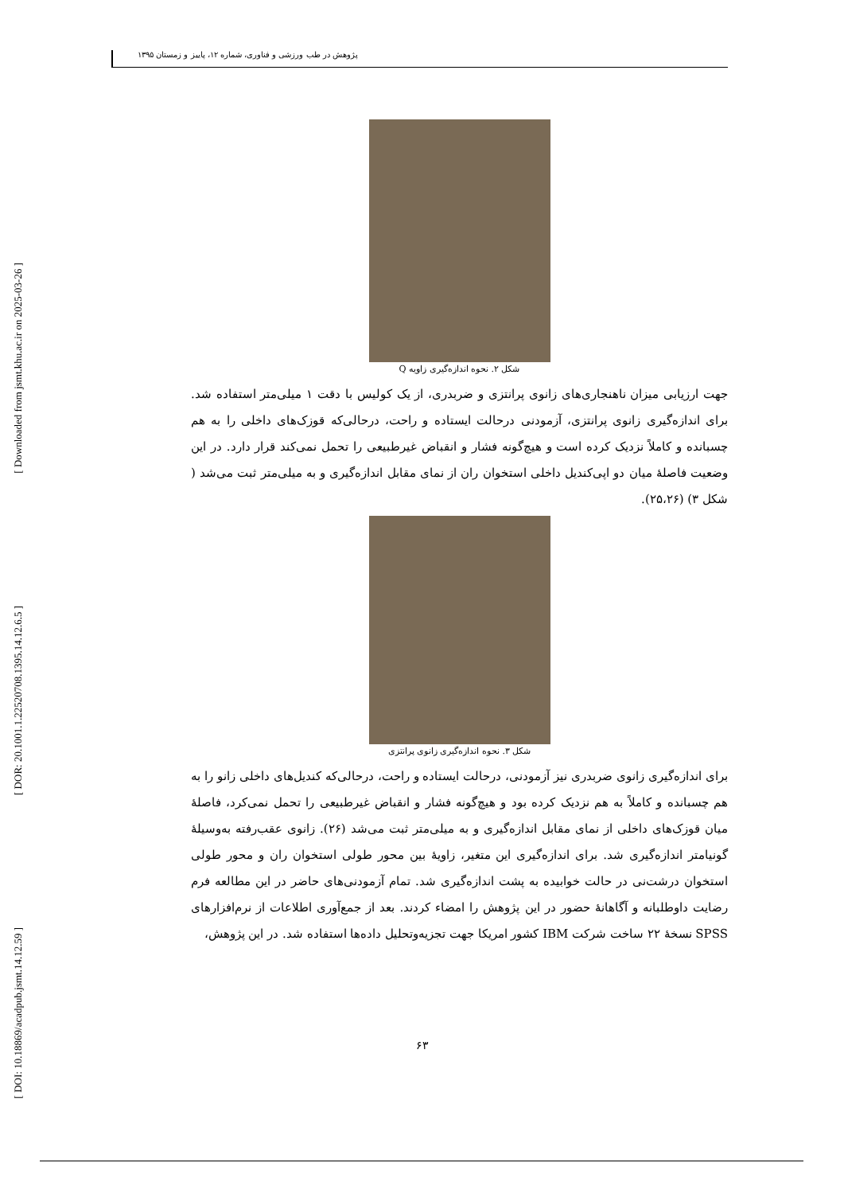[ Downloaded from jsmt.khu.ac.ir on 2025-03-26 ]
[ DOR: 20.1001.1.22520708.1395.14.12.6.5 ]
[ DOI: 10.18869/acadpub.jsmt.14.12.59 ]
پژوهش در طب ورزشی و فناوری، شماره ۱۲، پاییز و زمستان ۱۳۹۵
شکل ۲. نحوه اندازه‌گیری زاویه Q
جهت ارزیابی میزان ناهنجاری‌های زانوی پرانتزی و ضربدری، از یک کولیس با دقت ۱ میلی‌متر استفاده شد. برای اندازه‌گیری زانوی پرانتزی، آزمودنی درحالت ایستاده و راحت، درحالی‌که قوزک‌های داخلی را به هم چسبانده و کاملاً نزدیک کرده است و هیچ‌گونه فشار و انقباض غیرطبیعی را تحمل نمی‌کند قرار دارد. در این وضعیت فاصلهٔ میان دو اپی‌کندیل داخلی استخوان ران از نمای مقابل اندازه‌گیری و به میلی‌متر ثبت می‌شد ( شکل ۳) (۲۵،۲۶).
شکل ۳. نحوه اندازه‌گیری زانوی پرانتزی
برای اندازه‌گیری زانوی ضربدری نیز آزمودنی، درحالت ایستاده و راحت، درحالی‌که کندیل‌های داخلی زانو را به هم چسبانده و کاملاً به هم نزدیک کرده بود و هیچ‌گونه فشار و انقباض غیرطبیعی را تحمل نمی‌کرد، فاصلهٔ میان قوزک‌های داخلی از نمای مقابل اندازه‌گیری و به میلی‌متر ثبت می‌شد (۲۶). زانوی عقب‌رفته به‌وسیلهٔ گونیامتر اندازه‌گیری شد. برای اندازه‌گیری این متغیر، زاویهٔ بین محور طولی استخوان ران و محور طولی استخوان درشت‌نی در حالت خوابیده به پشت اندازه‌گیری شد. تمام آزمودنی‌های حاضر در این مطالعه فرم رضایت داوطلبانه و آگاهانهٔ حضور در این پژوهش را امضاء کردند. بعد از جمع‌آوری اطلاعات از نرم‌افزارهای SPSS نسخهٔ ۲۲ ساخت شرکت IBM کشور امریکا جهت تجزیه‌وتحلیل داده‌ها استفاده شد. در این پژوهش،
۶۳